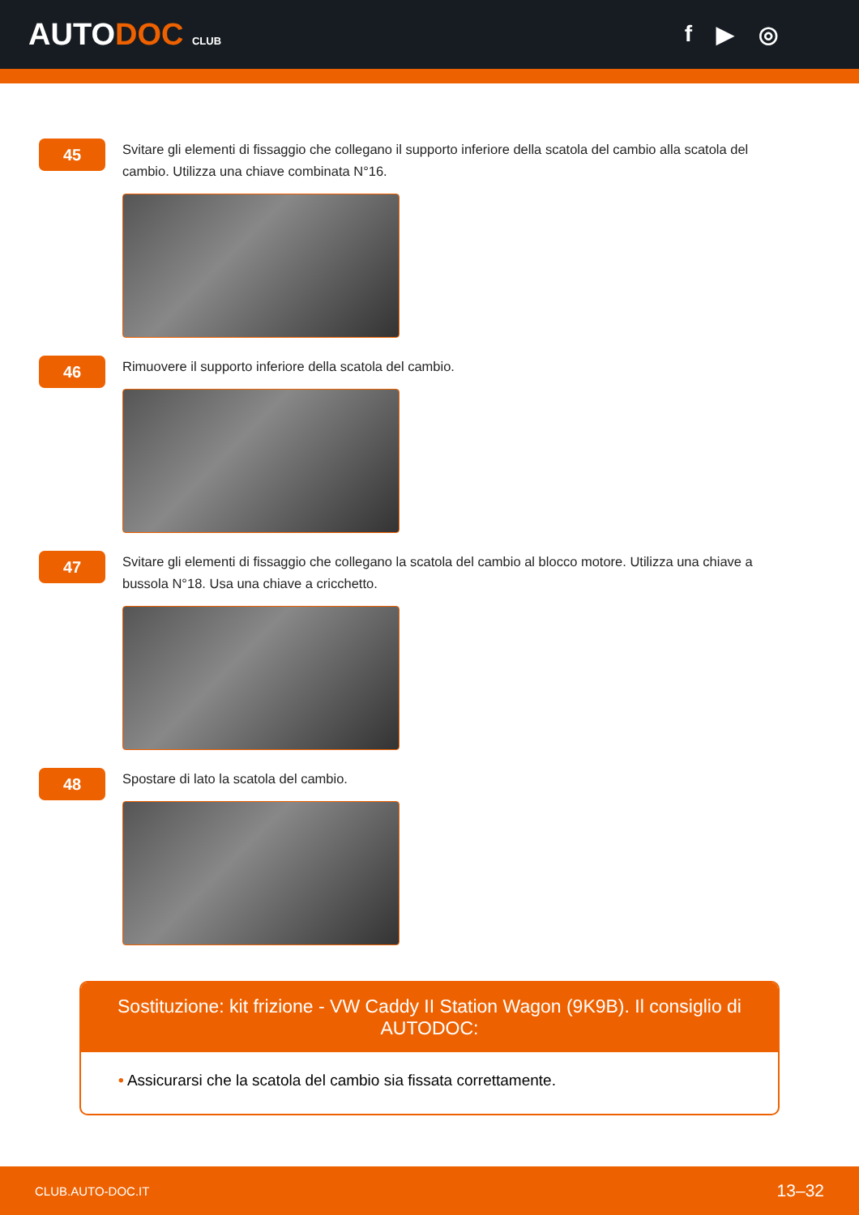AUTODOC CLUB
f ▶ ◎
45
Svitare gli elementi di fissaggio che collegano il supporto inferiore della scatola del cambio alla scatola del cambio. Utilizza una chiave combinata N°16.
46
Rimuovere il supporto inferiore della scatola del cambio.
47
Svitare gli elementi di fissaggio che collegano la scatola del cambio al blocco motore. Utilizza una chiave a bussola N°18. Usa una chiave a cricchetto.
48
Spostare di lato la scatola del cambio.
Sostituzione: kit frizione - VW Caddy II Station Wagon (9K9B). Il consiglio di AUTODOC:
• Assicurarsi che la scatola del cambio sia fissata correttamente.
CLUB.AUTO-DOC.IT 13–32